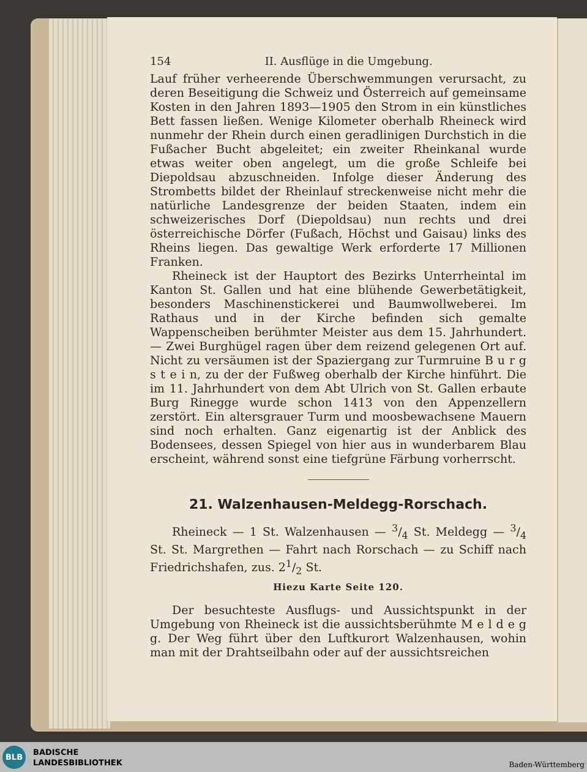154 II. Ausflüge in die Umgebung.
Lauf früher verheerende Überschwemmungen verursacht, zu deren Beseitigung die Schweiz und Österreich auf gemeinsame Kosten in den Jahren 1893—1905 den Strom in ein künstliches Bett fassen ließen. Wenige Kilometer oberhalb Rheineck wird nunmehr der Rhein durch einen geradlinigen Durchstich in die Fußacher Bucht abgeleitet; ein zweiter Rheinkanal wurde etwas weiter oben angelegt, um die große Schleife bei Diepoldsau abzuschneiden. Infolge dieser Änderung des Strombetts bildet der Rheinlauf streckenweise nicht mehr die natürliche Landesgrenze der beiden Staaten, indem ein schweizerisches Dorf (Diepoldsau) nun rechts und drei österreichische Dörfer (Fußach, Höchst und Gaisau) links des Rheins liegen. Das gewaltige Werk erforderte 17 Millionen Franken.
Rheineck ist der Hauptort des Bezirks Unterrheintal im Kanton St. Gallen und hat eine blühende Gewerbetätigkeit, besonders Maschinenstickerei und Baumwollweberei. Im Rathaus und in der Kirche befinden sich gemalte Wappenscheiben berühmter Meister aus dem 15. Jahrhundert. — Zwei Burghügel ragen über dem reizend gelegenen Ort auf. Nicht zu versäumen ist der Spaziergang zur Turmruine B u r g s t e i n, zu der der Fußweg oberhalb der Kirche hinführt. Die im 11. Jahrhundert von dem Abt Ulrich von St. Gallen erbaute Burg Rinegge wurde schon 1413 von den Appenzellern zerstört. Ein altersgrauer Turm und moosbewachsene Mauern sind noch erhalten. Ganz eigenartig ist der Anblick des Bodensees, dessen Spiegel von hier aus in wunderbarem Blau erscheint, während sonst eine tiefgrüne Färbung vorherrscht.
21. Walzenhausen-Meldegg-Rorschach.
Rheineck — 1 St. Walzenhausen — 3/4 St. Meldegg — 3/4 St. St. Margrethen — Fahrt nach Rorschach — zu Schiff nach Friedrichshafen, zus. 21/2 St.
Hiezu Karte Seite 120.
Der besuchteste Ausflugs- und Aussichtspunkt in der Umgebung von Rheineck ist die aussichtsberühmte M e l d e g g. Der Weg führt über den Luftkurort Walzenhausen, wohin man mit der Drahtseilbahn oder auf der aussichtsreichen
BLB
BADISCHE
LANDESBIBLIOTHEK
Baden-Württemberg